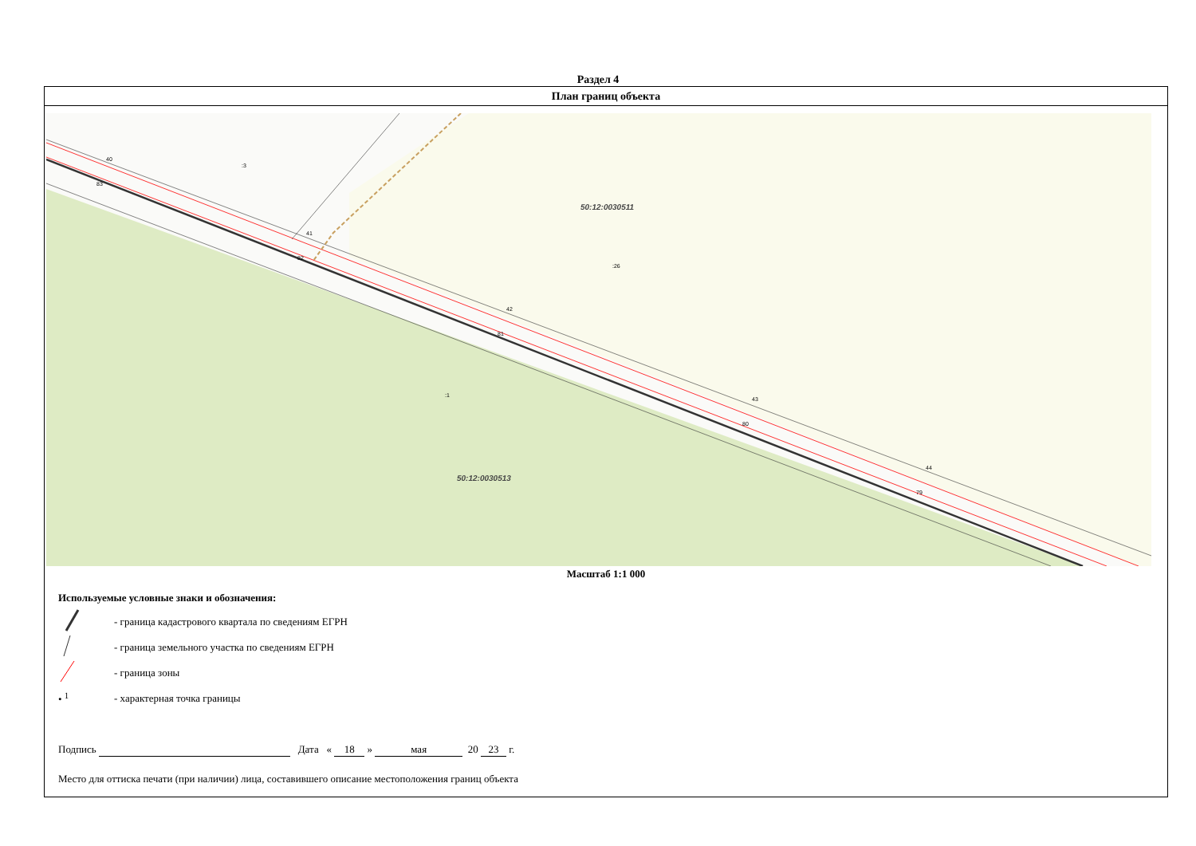Раздел 4
План границ объекта
50:12:0030511
50:12:0030513
:3
:26
:1
40
83
41
82
42
81
43
80
44
79
Масштаб 1:1 000
Используемые условные знаки и обозначения:
- граница кадастрового квартала по сведениям ЕГРН
- граница земельного участка по сведениям ЕГРН
- граница зоны
• <sup>1</sup> - характерная точка границы
Подпись Дата « 18 » мая 20 23 г.
Место для оттиска печати (при наличии) лица, составившего описание местоположения границ объекта